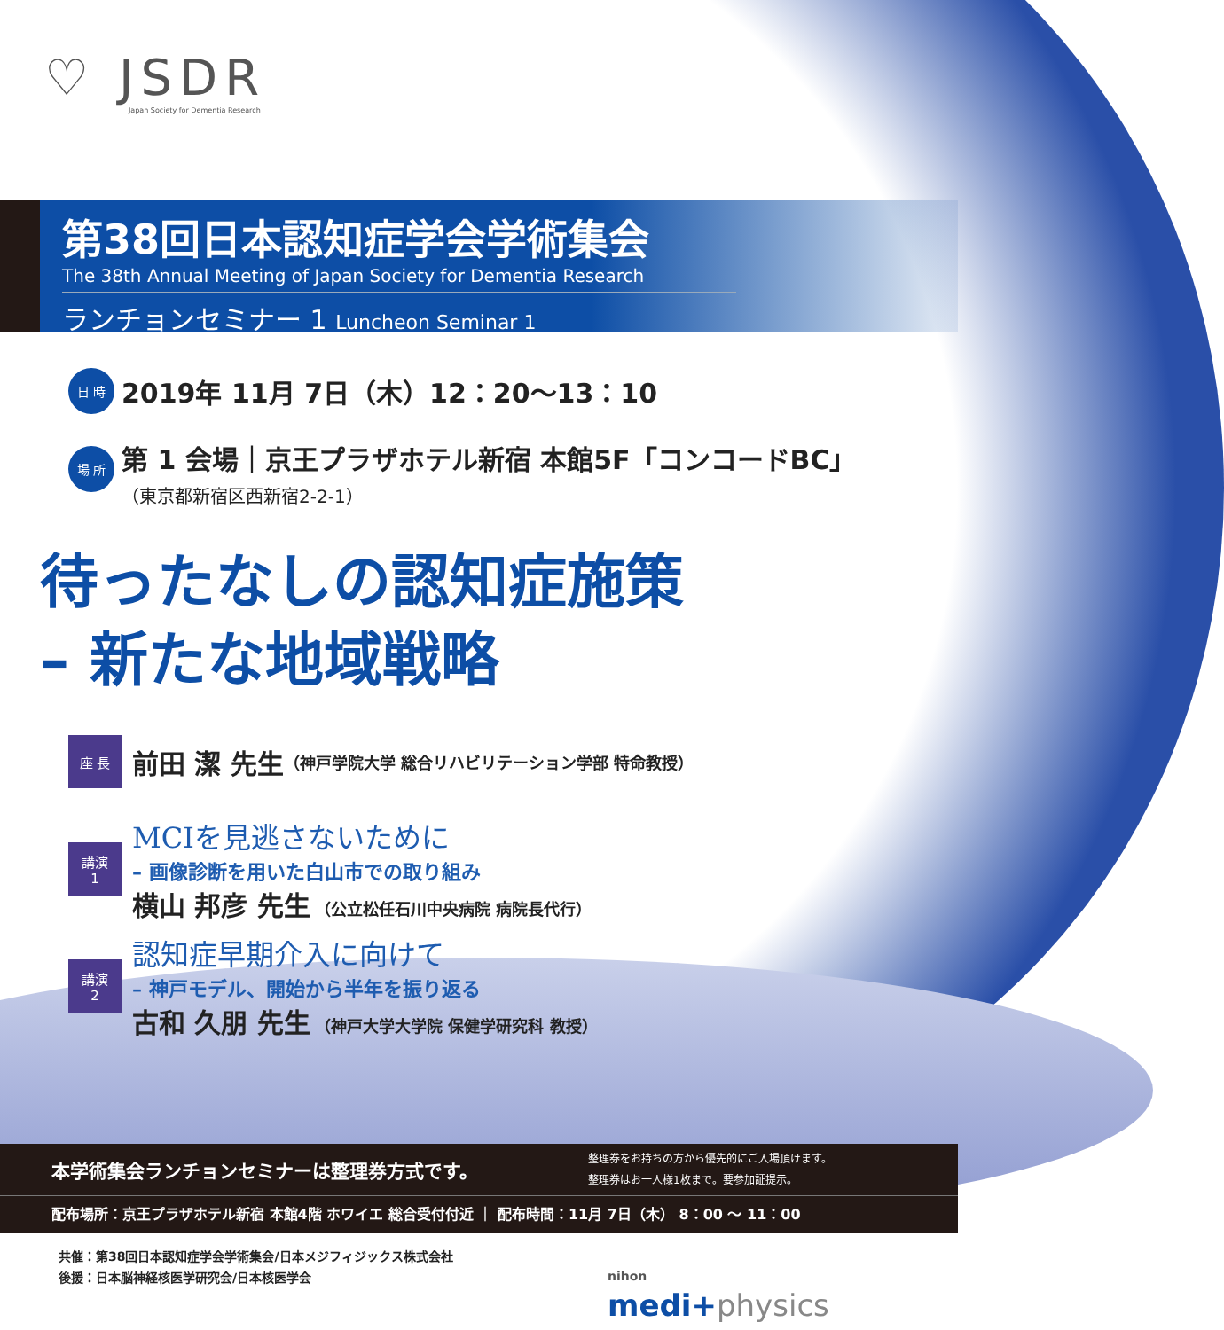♡ JSDR
Japan Society for Dementia Research
第38回日本認知症学会学術集会
The 38th Annual Meeting of Japan Society for Dementia Research
ランチョンセミナー 1 Luncheon Seminar 1
日 時
2019年 11月 7日（木）12：20～13：10
場 所
第 1 会場｜京王プラザホテル新宿 本館5F「コンコードBC」
（東京都新宿区西新宿2-2-1）
待ったなしの認知症施策
– 新たな地域戦略
座 長
前田 潔 先生 （神戸学院大学 総合リハビリテーション学部 特命教授）
講演
1
MCIを見逃さないために
– 画像診断を用いた白山市での取り組み
横山 邦彦 先生 （公立松任石川中央病院 病院長代行）
講演
2
認知症早期介入に向けて
– 神戸モデル、開始から半年を振り返る
古和 久朋 先生 （神戸大学大学院 保健学研究科 教授）
本学術集会ランチョンセミナーは整理券方式です。 整理券をお持ちの方から優先的にご入場頂けます。
整理券はお一人様1枚まで。要参加証提示。
配布場所：京王プラザホテル新宿 本館4階 ホワイエ 総合受付付近 ｜ 配布時間：11月 7日（木） 8：00 ～ 11：00
共催：第38回日本認知症学会学術集会/日本メジフィジックス株式会社
後援：日本脳神経核医学研究会/日本核医学会
nihon
medi+physics